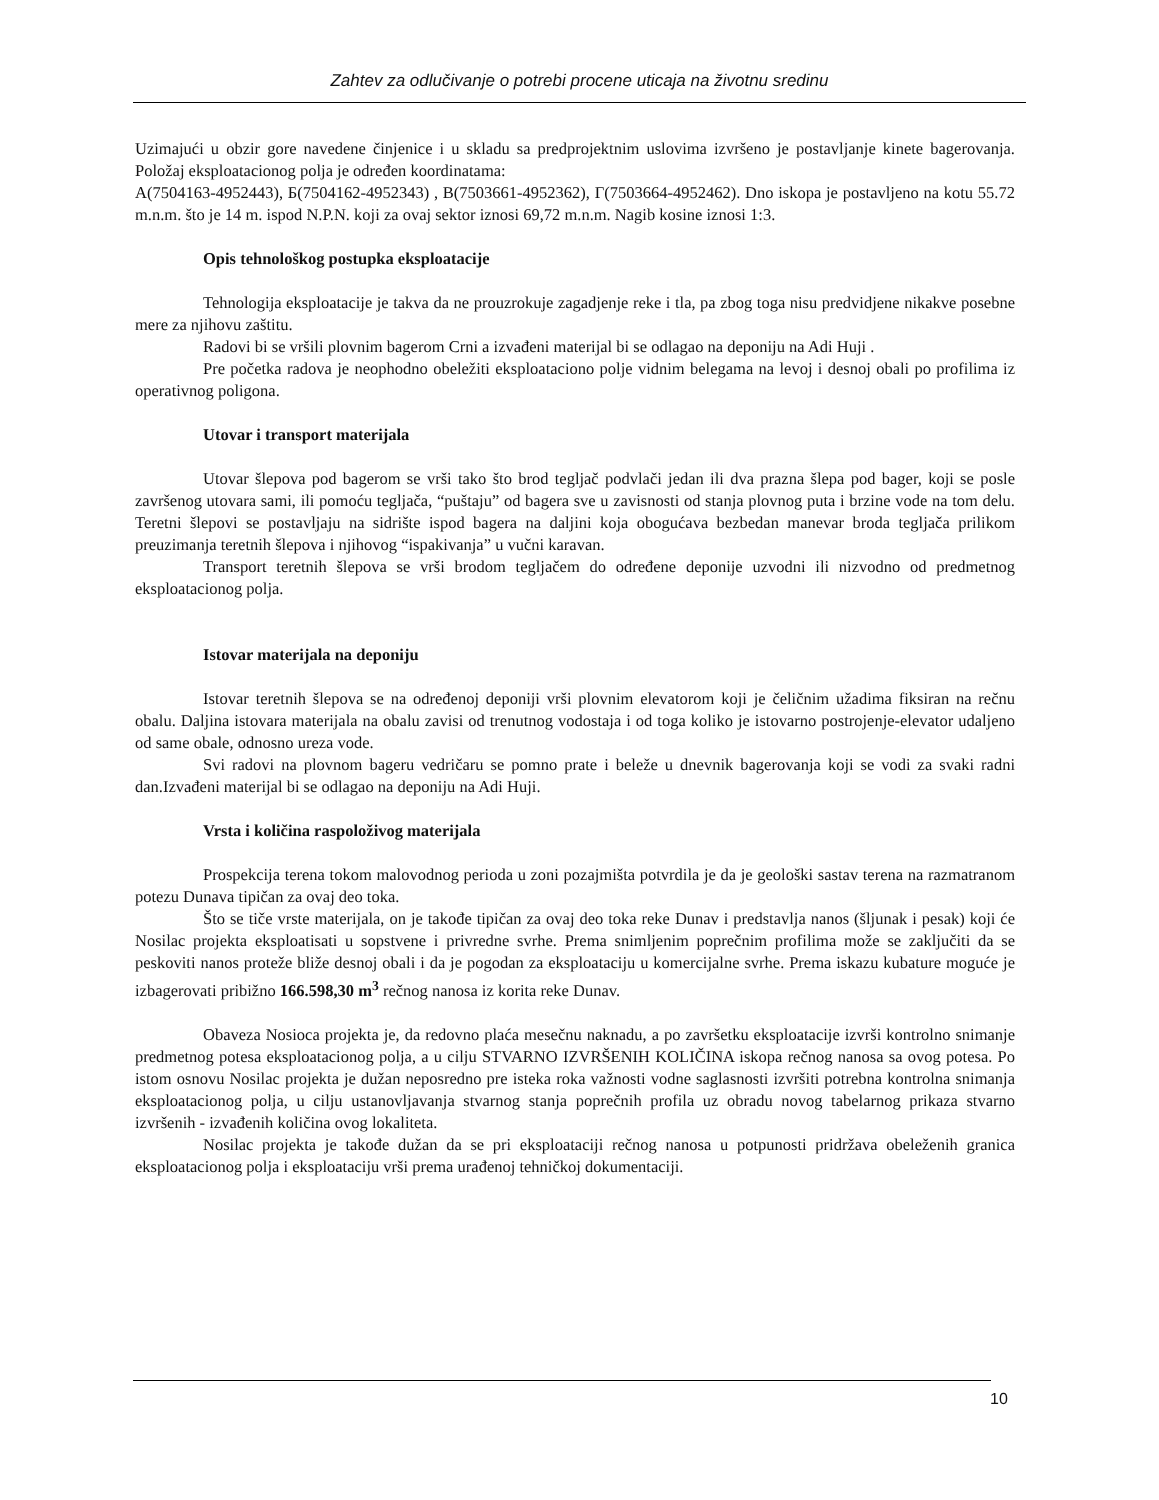Zahtev za odlučivanje o potrebi procene uticaja na životnu sredinu
Uzimajući u obzir gore navedene činjenice i u skladu sa predprojektnim uslovima izvršeno je postavljanje kinete bagerovanja. Položaj eksploatacionog polja je određen koordinatama:
А(7504163-4952443), Б(7504162-4952343) , В(7503661-4952362), Г(7503664-4952462). Dno iskopa je postavljeno na kotu 55.72 m.n.m. što je 14 m. ispod N.P.N. koji za ovaj sektor iznosi 69,72 m.n.m. Nagib kosine iznosi 1:3.
Opis tehnološkog postupka eksploatacije
Tehnologija eksploatacije je takva da ne prouzrokuje zagadjenje reke i tla, pa zbog toga nisu predvidjene nikakve posebne mere za njihovu zaštitu.
Radovi bi se vršili plovnim bagerom Crni a izvađeni materijal bi se odlagao na deponiju na Adi Huji .
Pre početka radova je neophodno obeležiti eksploataciono polje vidnim belegama na levoj i desnoj obali po profilima iz operativnog poligona.
Utovar i transport materijala
Utovar šlepova pod bagerom se vrši tako što brod tegljač podvlači jedan ili dva prazna šlepa pod bager, koji se posle završenog utovara sami, ili pomoću tegljača, “puštaju” od bagera sve u zavisnosti od stanja plovnog puta i brzine vode na tom delu. Teretni šlepovi se postavljaju na sidrište ispod bagera na daljini koja obogućava bezbedan manevar broda tegljača prilikom preuzimanja teretnih šlepova i njihovog “ispakivanja” u vučni karavan.
Transport teretnih šlepova se vrši brodom tegljačem do određene deponije uzvodni ili nizvodno od predmetnog eksploatacionog polja.
Istovar materijala na deponiju
Istovar teretnih šlepova se na određenoj deponiji vrši plovnim elevatorom koji je čeličnim užadima fiksiran na rečnu obalu. Daljina istovara materijala na obalu zavisi od trenutnog vodostaja i od toga koliko je istovarno postrojenje-elevator udaljeno od same obale, odnosno ureza vode.
Svi radovi na plovnom bageru vedričaru se pomno prate i beleže u dnevnik bagerovanja koji se vodi za svaki radni dan.Izvađeni materijal bi se odlagao na deponiju na Adi Huji.
Vrsta i količina raspoloživog materijala
Prospekcija terena tokom malovodnog perioda u zoni pozajmišta potvrdila je da je geološki sastav terena na razmatranom potezu Dunava tipičan za ovaj deo toka.
Što se tiče vrste materijala, on je takođe tipičan za ovaj deo toka reke Dunav i predstavlja nanos (šljunak i pesak) koji će Nosilac projekta eksploatisati u sopstvene i privredne svrhe. Prema snimljenim poprečnim profilima može se zaključiti da se peskoviti nanos proteže bliže desnoj obali i da je pogodan za eksploataciju u komercijalne svrhe. Prema iskazu kubature moguće je izbagerovati pribižno 166.598,30 m<sup>3</sup> rečnog nanosa iz korita reke Dunav.
Obaveza Nosioca projekta je, da redovno plaća mesečnu naknadu, a po završetku eksploatacije izvrši kontrolno snimanje predmetnog potesa eksploatacionog polja, a u cilju STVARNO IZVRŠENIH KOLIČINA iskopa rečnog nanosa sa ovog potesa. Po istom osnovu Nosilac projekta je dužan neposredno pre isteka roka važnosti vodne saglasnosti izvršiti potrebna kontrolna snimanja eksploatacionog polja, u cilju ustanovljavanja stvarnog stanja poprečnih profila uz obradu novog tabelarnog prikaza stvarno izvršenih - izvađenih količina ovog lokaliteta.
Nosilac projekta je takođe dužan da se pri eksploataciji rečnog nanosa u potpunosti pridržava obeleženih granica eksploatacionog polja i eksploataciju vrši prema urađenoj tehničkoj dokumentaciji.
10